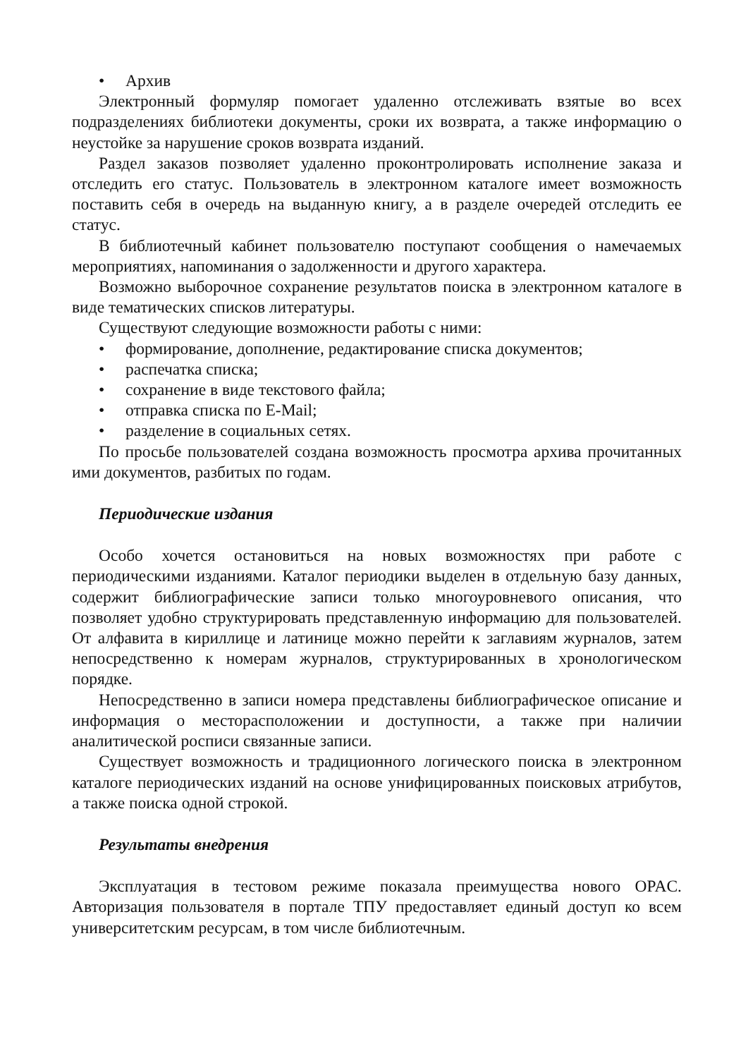• Архив
Электронный формуляр помогает удаленно отслеживать взятые во всех подразделениях библиотеки документы, сроки их возврата, а также информацию о неустойке за нарушение сроков возврата изданий.
Раздел заказов позволяет удаленно проконтролировать исполнение заказа и отследить его статус. Пользователь в электронном каталоге имеет возможность поставить себя в очередь на выданную книгу, а в разделе очередей отследить ее статус.
В библиотечный кабинет пользователю поступают сообщения о намечаемых мероприятиях, напоминания о задолженности и другого характера.
Возможно выборочное сохранение результатов поиска в электронном каталоге в виде тематических списков литературы.
Существуют следующие возможности работы с ними:
• формирование, дополнение, редактирование списка документов;
• распечатка списка;
• сохранение в виде текстового файла;
• отправка списка по E-Mail;
• разделение в социальных сетях.
По просьбе пользователей создана возможность просмотра архива прочитанных ими документов, разбитых по годам.
Периодические издания
Особо хочется остановиться на новых возможностях при работе с периодическими изданиями. Каталог периодики выделен в отдельную базу данных, содержит библиографические записи только многоуровневого описания, что позволяет удобно структурировать представленную информацию для пользователей. От алфавита в кириллице и латинице можно перейти к заглавиям журналов, затем непосредственно к номерам журналов, структурированных в хронологическом порядке.
Непосредственно в записи номера представлены библиографическое описание и информация о месторасположении и доступности, а также при наличии аналитической росписи связанные записи.
Существует возможность и традиционного логического поиска в электронном каталоге периодических изданий на основе унифицированных поисковых атрибутов, а также поиска одной строкой.
Результаты внедрения
Эксплуатация в тестовом режиме показала преимущества нового OPAC. Авторизация пользователя в портале ТПУ предоставляет единый доступ ко всем университетским ресурсам, в том числе библиотечным.